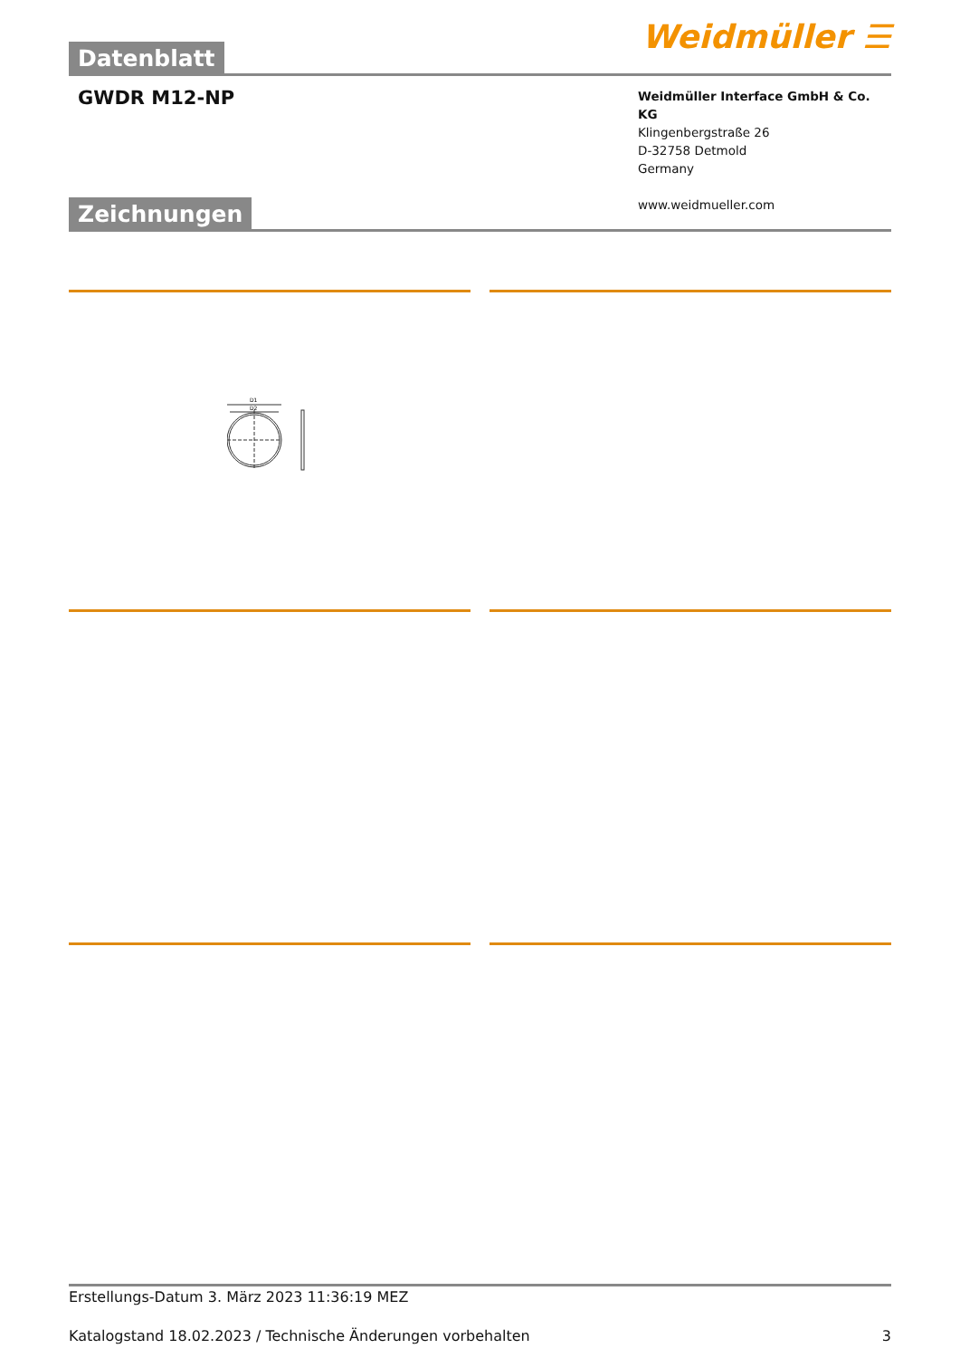Datenblatt
Weidmüller ☰
GWDR M12-NP
Weidmüller Interface GmbH & Co. KG
Klingenbergstraße 26
D-32758 Detmold
Germany
www.weidmueller.com
Zeichnungen
D1
D2
Erstellungs-Datum 3. März 2023 11:36:19 MEZ
Katalogstand 18.02.2023 / Technische Änderungen vorbehalten 3